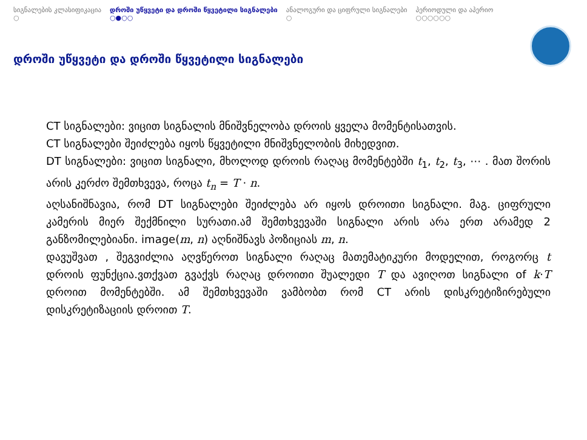სიგნალების კლასიფიკაცია
○
დროში უწყვეტი და დროში წყვეტილი სიგნალები
○●○○
ანალოგური და ციფრული სიგნალები
○
პერიოდული და აპერიო
○○○○○○
დროში უწყვეტი და დროში წყვეტილი სიგნალები
CT სიგნალები: ვიცით სიგნალის მნიშვნელობა დროის ყველა მომენტისათვის.
CT სიგნალები შეიძლება იყოს წყვეტილი მნიშვნელობის მიხედვით.
DT სიგნალები: ვიცით სიგნალი, მხოლოდ დროის რაღაც მომენტებში t<sub>1</sub>, t<sub>2</sub>, t<sub>3</sub>, ⋯ . მათ შორის არის კერძო შემთხვევა, როცა t<sub>n</sub> = T · n.
აღსანიშნავია, რომ DT სიგნალები შეიძლება არ იყოს დროითი სიგნალი. მაგ. ციფრული კამერის მიერ შექმნილი სურათი.ამ შემთხვევაში სიგნალი არის არა ერთ არამედ 2 განზომილებიანი. image(m, n) აღნიშნავს პოზიციას m, n.
დავუშვათ , შეგვიძლია აღვწეროთ სიგნალი რაღაც მათემატიკური მოდელით, როგორც t დროის ფუნქცია.ვთქვათ გვაქვს რაღაც დროითი შუალედი T და ავიღოთ სიგნალი of k·T დროით მომენტებში. ამ შემთხვევაში ვამბობთ რომ CT არის დისკრეტიზირებული დისკრეტიზაციის დროით T.